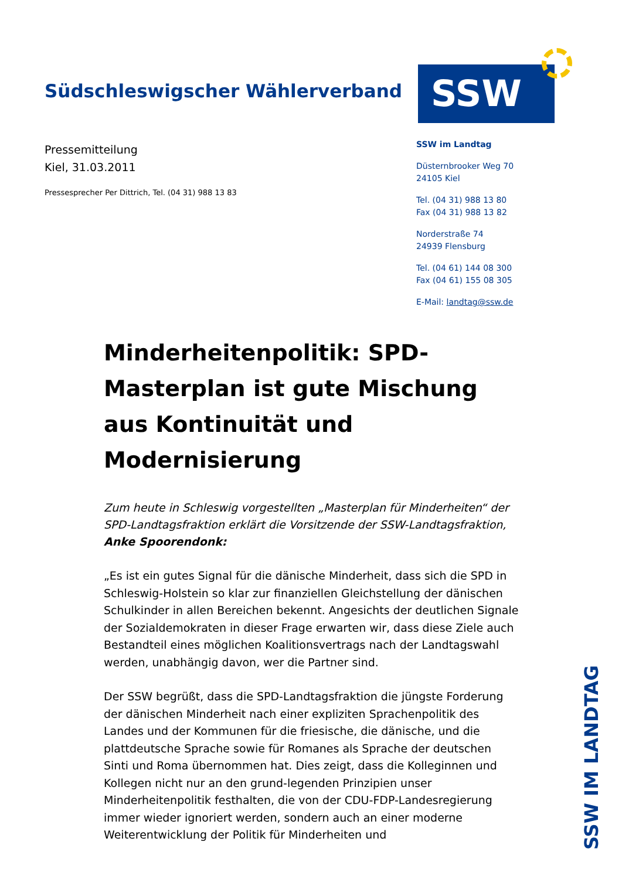Südschleswigscher Wählerverband
SSW
Pressemitteilung
Kiel, 31.03.2011
Pressesprecher Per Dittrich, Tel. (04 31) 988 13 83
SSW im Landtag
Düsternbrooker Weg 70
24105 Kiel
Tel. (04 31) 988 13 80
Fax (04 31) 988 13 82
Norderstraße 74
24939 Flensburg
Tel. (04 61) 144 08 300
Fax (04 61) 155 08 305
E-Mail: landtag@ssw.de
Minderheitenpolitik: SPD-Masterplan ist gute Mischung aus Kontinuität und Modernisierung
Zum heute in Schleswig vorgestellten „Masterplan für Minderheiten“ der SPD-Landtagsfraktion erklärt die Vorsitzende der SSW-Landtagsfraktion, Anke Spoorendonk:
„Es ist ein gutes Signal für die dänische Minderheit, dass sich die SPD in Schleswig-Holstein so klar zur finanziellen Gleichstellung der dänischen Schulkinder in allen Bereichen bekennt. Angesichts der deutlichen Signale der Sozialdemokraten in dieser Frage erwarten wir, dass diese Ziele auch Bestandteil eines möglichen Koalitionsvertrags nach der Landtagswahl werden, unabhängig davon, wer die Partner sind.
Der SSW begrüßt, dass die SPD-Landtagsfraktion die jüngste Forderung der dänischen Minderheit nach einer expliziten Sprachenpolitik des Landes und der Kommunen für die friesische, die dänische, und die plattdeutsche Sprache sowie für Romanes als Sprache der deutschen Sinti und Roma übernommen hat. Dies zeigt, dass die Kolleginnen und Kollegen nicht nur an den grund-legenden Prinzipien unser Minderheitenpolitik festhalten, die von der CDU-FDP-Landesregierung immer wieder ignoriert werden, sondern auch an einer moderne Weiterentwicklung der Politik für Minderheiten und
SSW IM LANDTAG